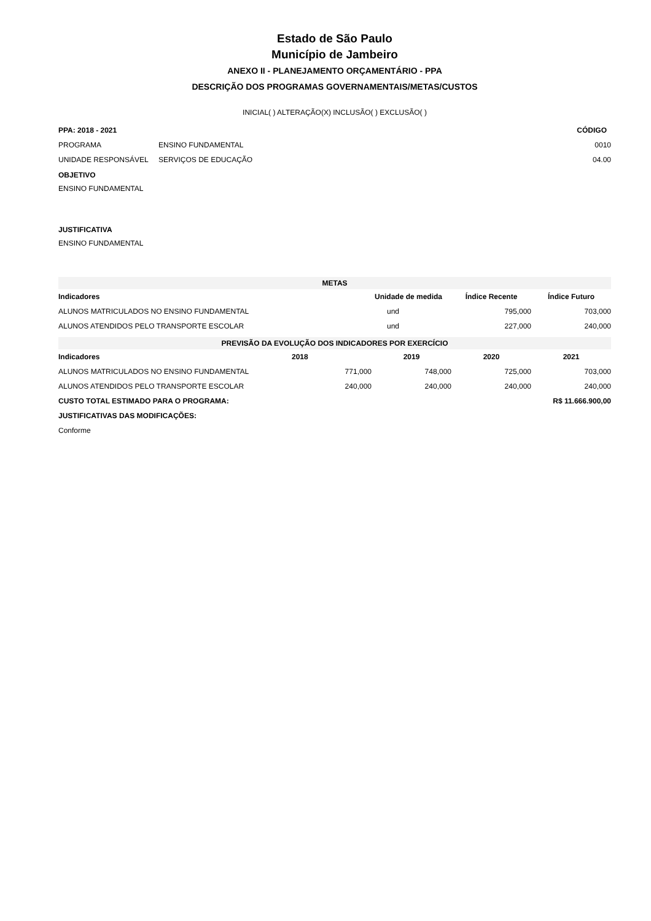Estado de São Paulo
Município de Jambeiro
ANEXO II - PLANEJAMENTO ORÇAMENTÁRIO - PPA
DESCRIÇÃO DOS PROGRAMAS GOVERNAMENTAIS/METAS/CUSTOS
INICIAL( ) ALTERAÇÃO(X) INCLUSÃO( ) EXCLUSÃO( )
| PPA: 2018 - 2021 | | CÓDIGO |
| PROGRAMA | ENSINO FUNDAMENTAL | 0010 |
| UNIDADE RESPONSÁVEL | SERVIÇOS DE EDUCAÇÃO | 04.00 |
OBJETIVO
ENSINO FUNDAMENTAL
JUSTIFICATIVA
ENSINO FUNDAMENTAL
| METAS | | | |
| Indicadores | Unidade de medida | Índice Recente | Índice Futuro |
| ALUNOS MATRICULADOS NO ENSINO FUNDAMENTAL | und | 795,000 | 703,000 |
| ALUNOS ATENDIDOS PELO TRANSPORTE ESCOLAR | und | 227,000 | 240,000 |
| PREVISÃO DA EVOLUÇÃO DOS INDICADORES POR EXERCÍCIO | | | | |
| Indicadores | 2018 | 2019 | 2020 | 2021 |
| ALUNOS MATRICULADOS NO ENSINO FUNDAMENTAL | 771,000 | 748,000 | 725,000 | 703,000 |
| ALUNOS ATENDIDOS PELO TRANSPORTE ESCOLAR | 240,000 | 240,000 | 240,000 | 240,000 |
| CUSTO TOTAL ESTIMADO PARA O PROGRAMA: | | | R$ 11.666.900,00 | |
| JUSTIFICATIVAS DAS MODIFICAÇÕES: | | | | |
| Conforme | | | | |